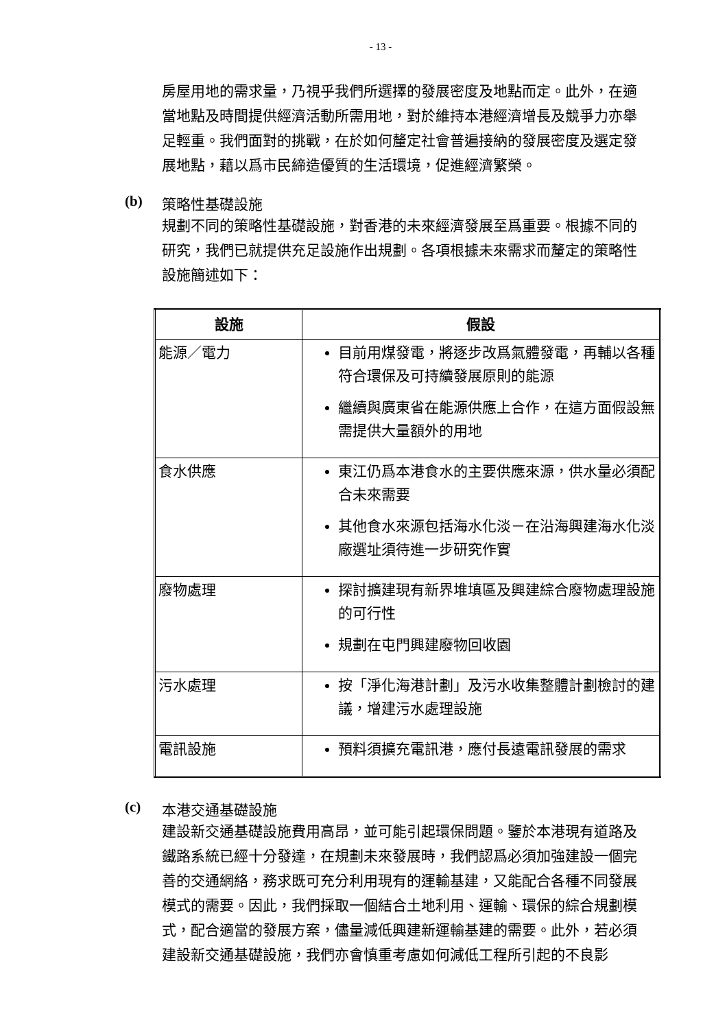- 13 -
房屋用地的需求量，乃視乎我們所選擇的發展密度及地點而定。此外，在適當地點及時間提供經濟活動所需用地，對於維持本港經濟增長及競爭力亦舉足輕重。我們面對的挑戰，在於如何釐定社會普遍接納的發展密度及選定發展地點，藉以爲市民締造優質的生活環境，促進經濟繁榮。
(b) 策略性基礎設施
規劃不同的策略性基礎設施，對香港的未來經濟發展至爲重要。根據不同的研究，我們已就提供充足設施作出規劃。各項根據未來需求而釐定的策略性設施簡述如下：
| 設施 | 假設 |
| --- | --- |
| 能源／電力 | 目前用煤發電，將逐步改爲氣體發電，再輔以各種符合環保及可持續發展原則的能源 繼續與廣東省在能源供應上合作，在這方面假設無需提供大量額外的用地 |
| 食水供應 | 東江仍爲本港食水的主要供應來源，供水量必須配合未來需要 其他食水來源包括海水化淡－在沿海興建海水化淡廠選址須待進一步研究作實 |
| 廢物處理 | 探討擴建現有新界堆填區及興建綜合廢物處理設施的可行性 規劃在屯門興建廢物回收園 |
| 污水處理 | 按「淨化海港計劃」及污水收集整體計劃檢討的建議，增建污水處理設施 |
| 電訊設施 | 預料須擴充電訊港，應付長遠電訊發展的需求 |
(c) 本港交通基礎設施
建設新交通基礎設施費用高昂，並可能引起環保問題。鑒於本港現有道路及鐵路系統已經十分發達，在規劃未來發展時，我們認爲必須加強建設一個完善的交通網絡，務求既可充分利用現有的運輸基建，又能配合各種不同發展模式的需要。因此，我們採取一個結合土地利用、運輸、環保的綜合規劃模式，配合適當的發展方案，儘量減低興建新運輸基建的需要。此外，若必須建設新交通基礎設施，我們亦會慎重考慮如何減低工程所引起的不良影